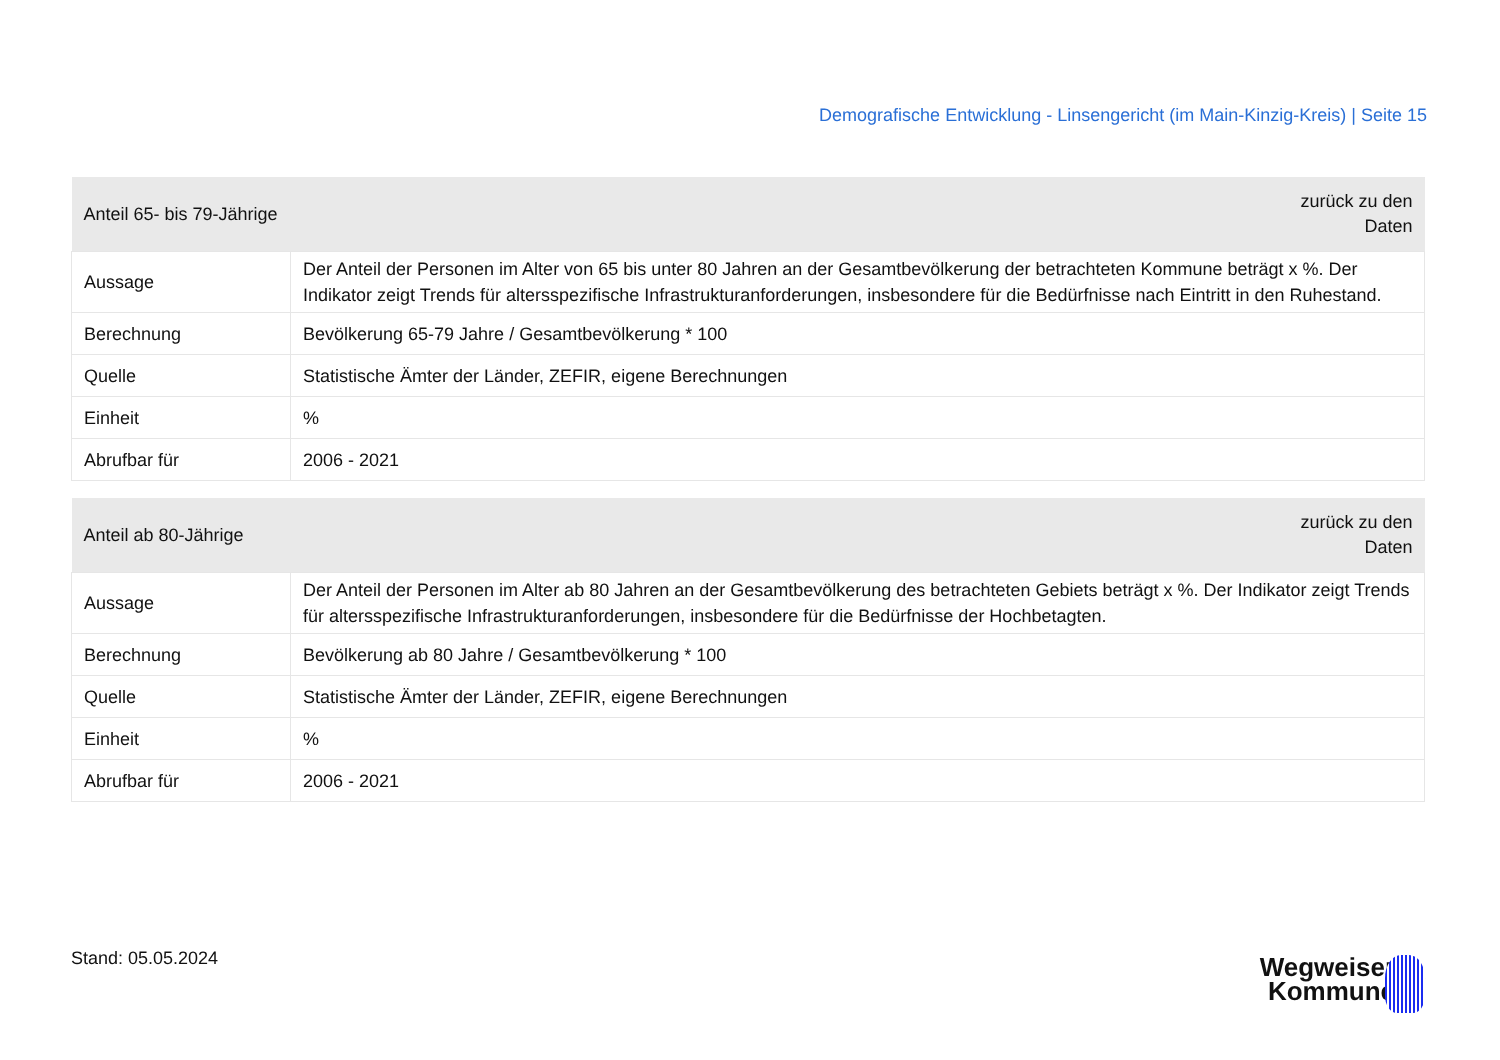Demografische Entwicklung - Linsengericht (im Main-Kinzig-Kreis) | Seite 15
| Anteil 65- bis 79-Jährige | zurück zu den Daten |
| --- | --- |
| Aussage | Der Anteil der Personen im Alter von 65 bis unter 80 Jahren an der Gesamtbevölkerung der betrachteten Kommune beträgt x %. Der Indikator zeigt Trends für altersspezifische Infrastrukturanforderungen, insbesondere für die Bedürfnisse nach Eintritt in den Ruhestand. |
| Berechnung | Bevölkerung 65-79 Jahre / Gesamtbevölkerung * 100 |
| Quelle | Statistische Ämter der Länder, ZEFIR, eigene Berechnungen |
| Einheit | % |
| Abrufbar für | 2006 - 2021 |
| Anteil ab 80-Jährige | zurück zu den Daten |
| --- | --- |
| Aussage | Der Anteil der Personen im Alter ab 80 Jahren an der Gesamtbevölkerung des betrachteten Gebiets beträgt x %. Der Indikator zeigt Trends für altersspezifische Infrastrukturanforderungen, insbesondere für die Bedürfnisse der Hochbetagten. |
| Berechnung | Bevölkerung ab 80 Jahre / Gesamtbevölkerung * 100 |
| Quelle | Statistische Ämter der Länder, ZEFIR, eigene Berechnungen |
| Einheit | % |
| Abrufbar für | 2006 - 2021 |
Stand: 05.05.2024
Wegweiser
Kommune